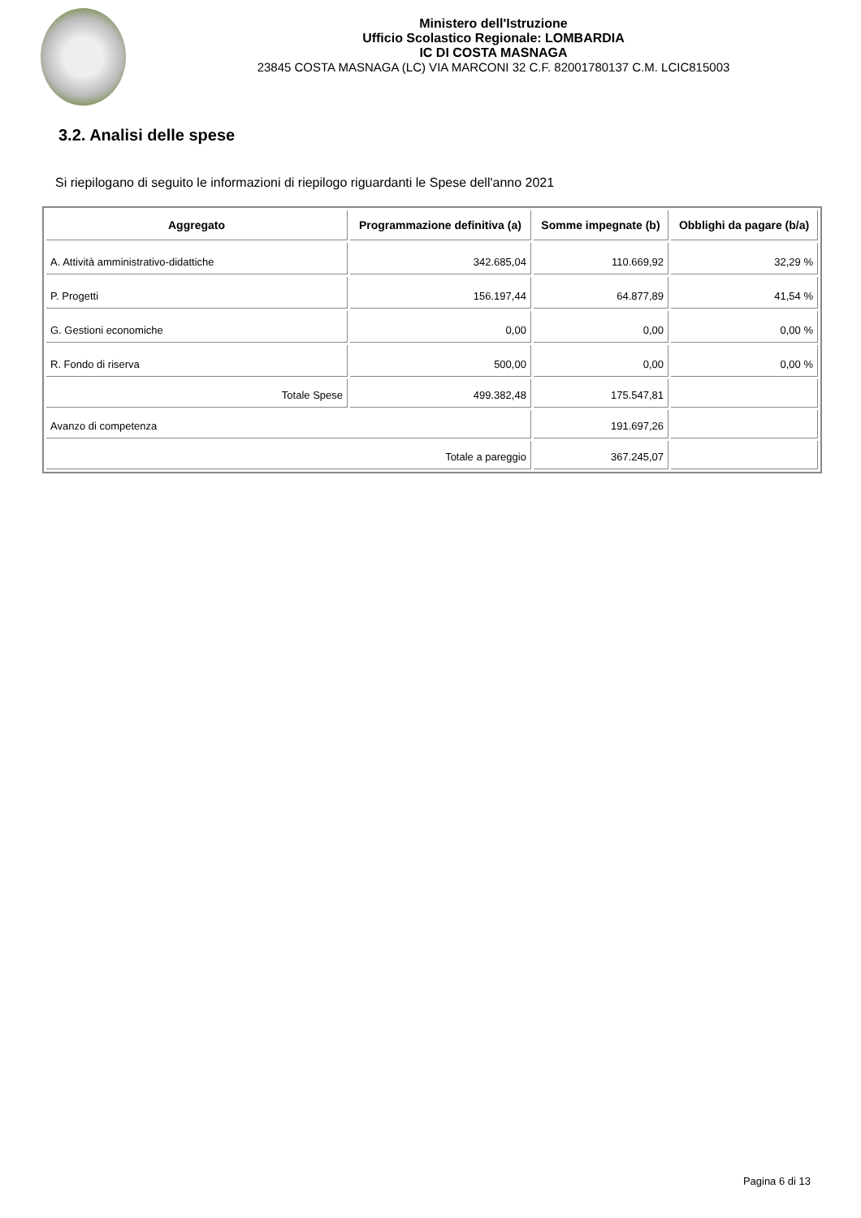Ministero dell'Istruzione
Ufficio Scolastico Regionale: LOMBARDIA
IC DI COSTA MASNAGA
23845 COSTA MASNAGA (LC) VIA MARCONI 32 C.F. 82001780137 C.M. LCIC815003
3.2. Analisi delle spese
Si riepilogano di seguito le informazioni di riepilogo riguardanti le Spese dell'anno 2021
| Aggregato | Programmazione definitiva (a) | Somme impegnate (b) | Obblighi da pagare (b/a) |
| --- | --- | --- | --- |
| A. Attività amministrativo-didattiche | 342.685,04 | 110.669,92 | 32,29 % |
| P. Progetti | 156.197,44 | 64.877,89 | 41,54 % |
| G. Gestioni economiche | 0,00 | 0,00 | 0,00 % |
| R. Fondo di riserva | 500,00 | 0,00 | 0,00 % |
| Totale Spese | 499.382,48 | 175.547,81 | |
| Avanzo di competenza | | 191.697,26 | |
| Totale a pareggio | | 367.245,07 | |
Pagina 6 di 13